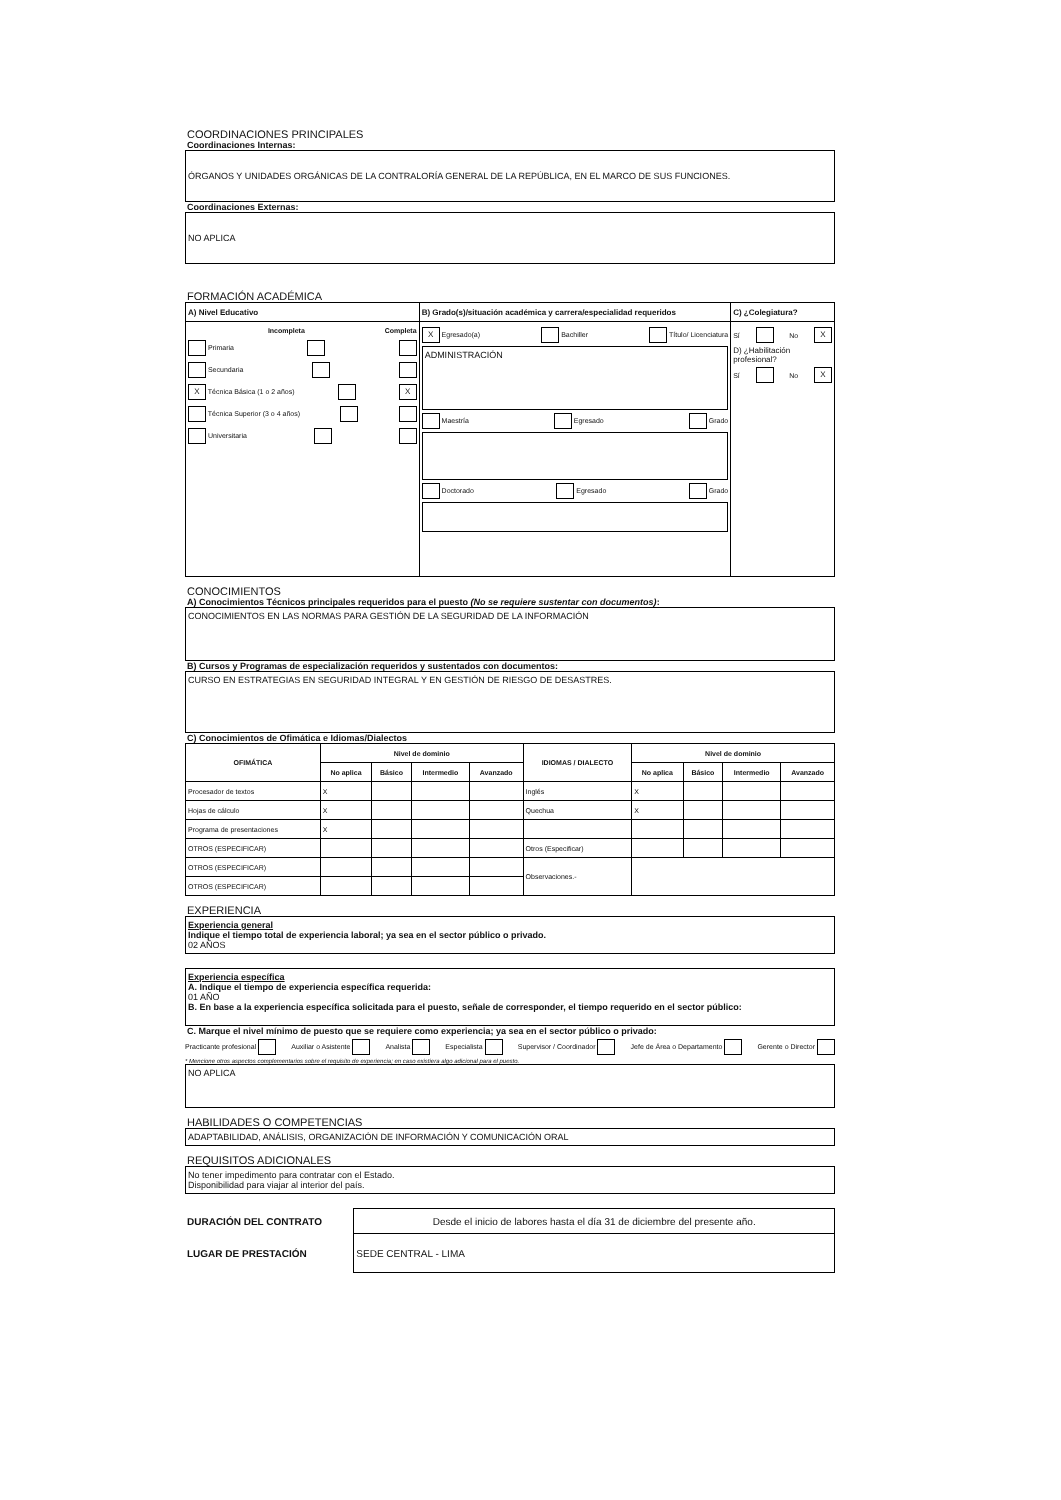COORDINACIONES PRINCIPALES
Coordinaciones Internas:
ÓRGANOS Y UNIDADES ORGÁNICAS DE LA CONTRALORÍA GENERAL DE LA REPÚBLICA, EN EL MARCO DE SUS FUNCIONES.
Coordinaciones Externas:
NO APLICA
FORMACIÓN ACADÉMICA
| A) Nivel Educativo | B) Grado(s)/situación académica y carrera/especialidad requeridos | C) ¿Colegiatura? |
| --- | --- | --- |
| Incompleta Completa Primaria Secundaria X Técnica Básica (1 o 2 años) X Técnica Superior (3 o 4 años) Universitaria | X Egresado(a) Bachiller Título/ Licenciatura ADMINISTRACIÓN Maestría Egresado Grado Doctorado Egresado Grado | Sí No X D) ¿Habilitación profesional? Sí No X |
CONOCIMIENTOS
A) Conocimientos Técnicos principales requeridos para el puesto (No se requiere sustentar con documentos):
CONOCIMIENTOS EN LAS NORMAS PARA GESTIÓN DE LA SEGURIDAD DE LA INFORMACIÓN
B) Cursos y Programas de especialización requeridos y sustentados con documentos:
CURSO EN ESTRATEGIAS EN SEGURIDAD INTEGRAL Y EN GESTIÓN DE RIESGO DE DESASTRES.
C) Conocimientos de Ofimática e Idiomas/Dialectos
| OFIMÁTICA | Nivel de dominio | | | | IDIOMAS / DIALECTO | Nivel de dominio | | | |
| --- | --- | --- | --- | --- | --- | --- | --- | --- | --- |
| | No aplica | Básico | Intermedio | Avanzado | | No aplica | Básico | Intermedio | Avanzado |
| Procesador de textos | X | | | | Inglés | X | | | |
| Hojas de cálculo | X | | | | Quechua | X | | | |
| Programa de presentaciones | X | | | | | | | | |
| OTROS (ESPECIFICAR) | | | | | Otros (Especificar) | | | | |
| OTROS (ESPECIFICAR) | | | | | Observaciones.- | | | | |
| OTROS (ESPECIFICAR) | | | | | | | | | |
EXPERIENCIA
Experiencia general
Indique el tiempo total de experiencia laboral; ya sea en el sector público o privado.
02 AÑOS
Experiencia específica
A. Indique el tiempo de experiencia específica requerida:
01 AÑO
B. En base a la experiencia específica solicitada para el puesto, señale de corresponder, el tiempo requerido en el sector público:
C. Marque el nivel mínimo de puesto que se requiere como experiencia; ya sea en el sector público o privado:
Practicante profesional Auxiliar o Asistente Analista Especialista Supervisor / Coordinador Jefe de Área o Departamento Gerente o Director
* Mencione otros aspectos complementarios sobre el requisito de experiencia; en caso existiera algo adicional para el puesto.
NO APLICA
HABILIDADES O COMPETENCIAS
ADAPTABILIDAD, ANÁLISIS, ORGANIZACIÓN DE INFORMACIÓN Y COMUNICACIÓN ORAL
REQUISITOS ADICIONALES
No tener impedimento para contratar con el Estado.
Disponibilidad para viajar al interior del país.
| DURACIÓN DEL CONTRATO | Desde el inicio de labores hasta el día 31 de diciembre del presente año. |
| LUGAR DE PRESTACIÓN | SEDE CENTRAL - LIMA |